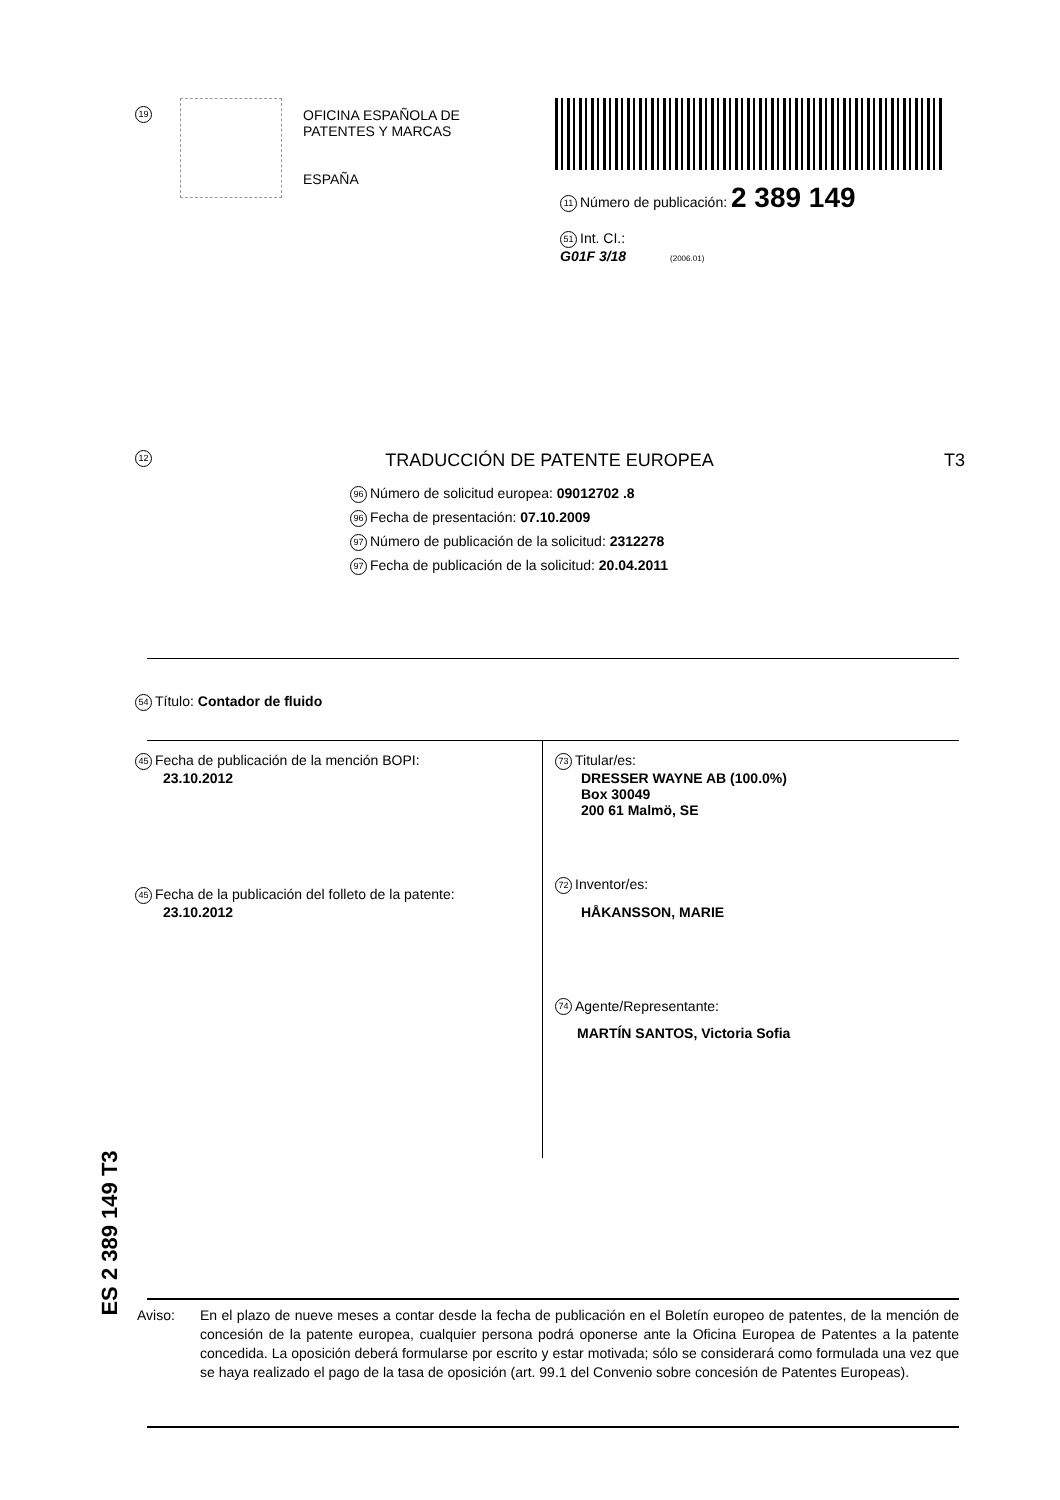19
OFICINA ESPAÑOLA DE
PATENTES Y MARCAS
ESPAÑA
11 Número de publicación: 2 389 149
51 Int. CI.:
G01F 3/18 (2006.01)
12 TRADUCCIÓN DE PATENTE EUROPEA T3
96 Número de solicitud europea: 09012702 .8
96 Fecha de presentación: 07.10.2009
97 Número de publicación de la solicitud: 2312278
97 Fecha de publicación de la solicitud: 20.04.2011
54 Título: Contador de fluido
45 Fecha de publicación de la mención BOPI:
23.10.2012
45 Fecha de la publicación del folleto de la patente:
23.10.2012
73 Titular/es:
DRESSER WAYNE AB (100.0%)
Box 30049
200 61 Malmö, SE
72 Inventor/es:
HÅKANSSON, MARIE
74 Agente/Representante:
MARTÍN SANTOS, Victoria Sofia
ES 2 389 149 T3
Aviso: En el plazo de nueve meses a contar desde la fecha de publicación en el Boletín europeo de patentes, de la mención de concesión de la patente europea, cualquier persona podrá oponerse ante la Oficina Europea de Patentes a la patente concedida. La oposición deberá formularse por escrito y estar motivada; sólo se considerará como formulada una vez que se haya realizado el pago de la tasa de oposición (art. 99.1 del Convenio sobre concesión de Patentes Europeas).